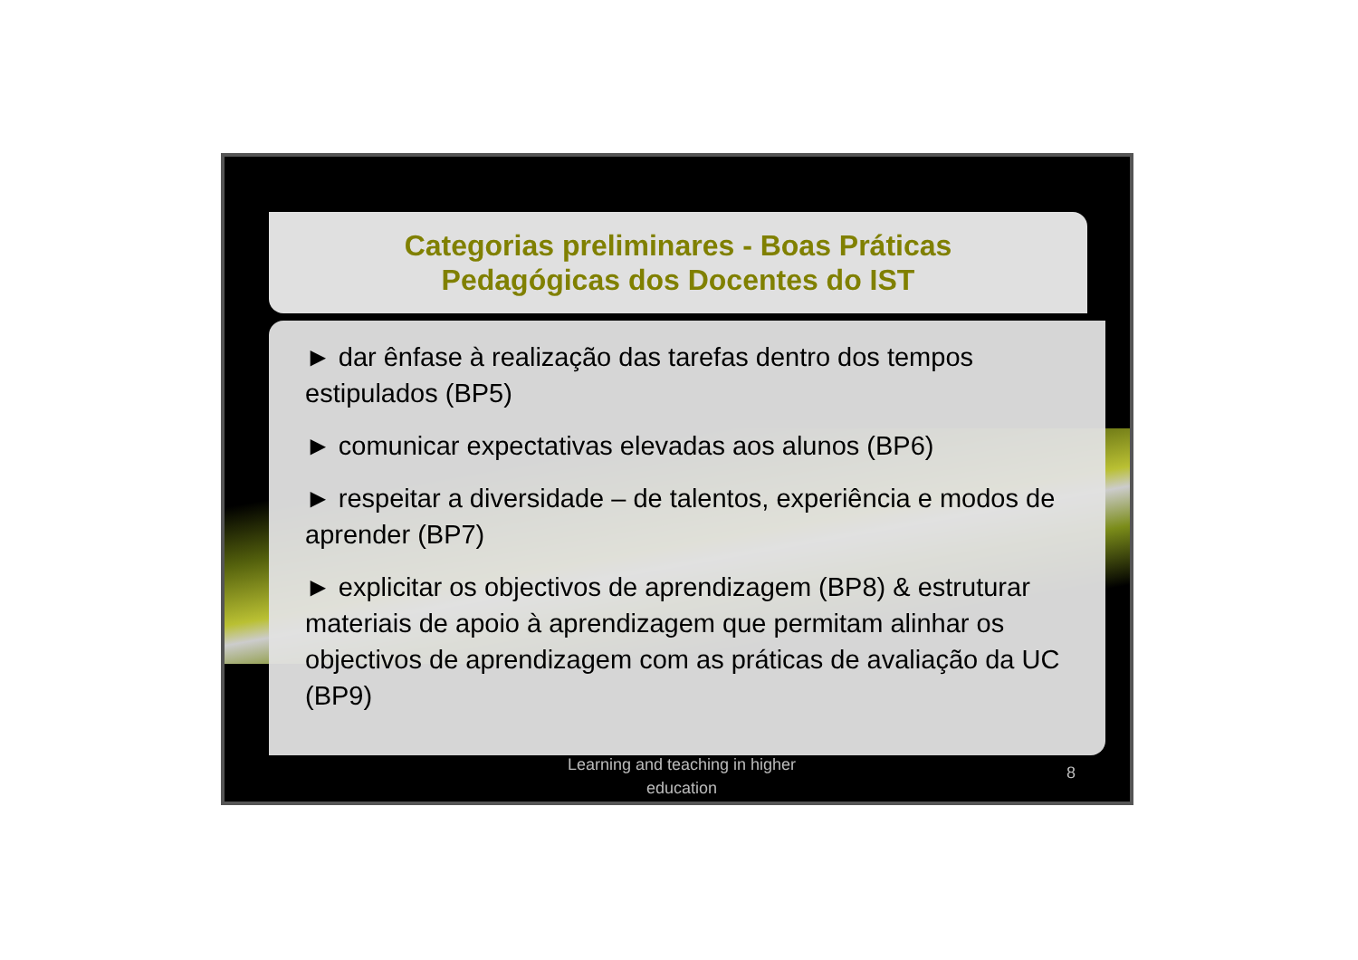Categorias preliminares - Boas Práticas
Pedagógicas dos Docentes do IST
► dar ênfase à realização das tarefas dentro dos tempos estipulados (BP5)
► comunicar expectativas elevadas aos alunos (BP6)
► respeitar a diversidade – de talentos, experiência e modos de aprender (BP7)
► explicitar os objectivos de aprendizagem (BP8) & estruturar materiais de apoio à aprendizagem que permitam alinhar os objectivos de aprendizagem com as práticas de avaliação da UC (BP9)
Learning and teaching in higher education
8